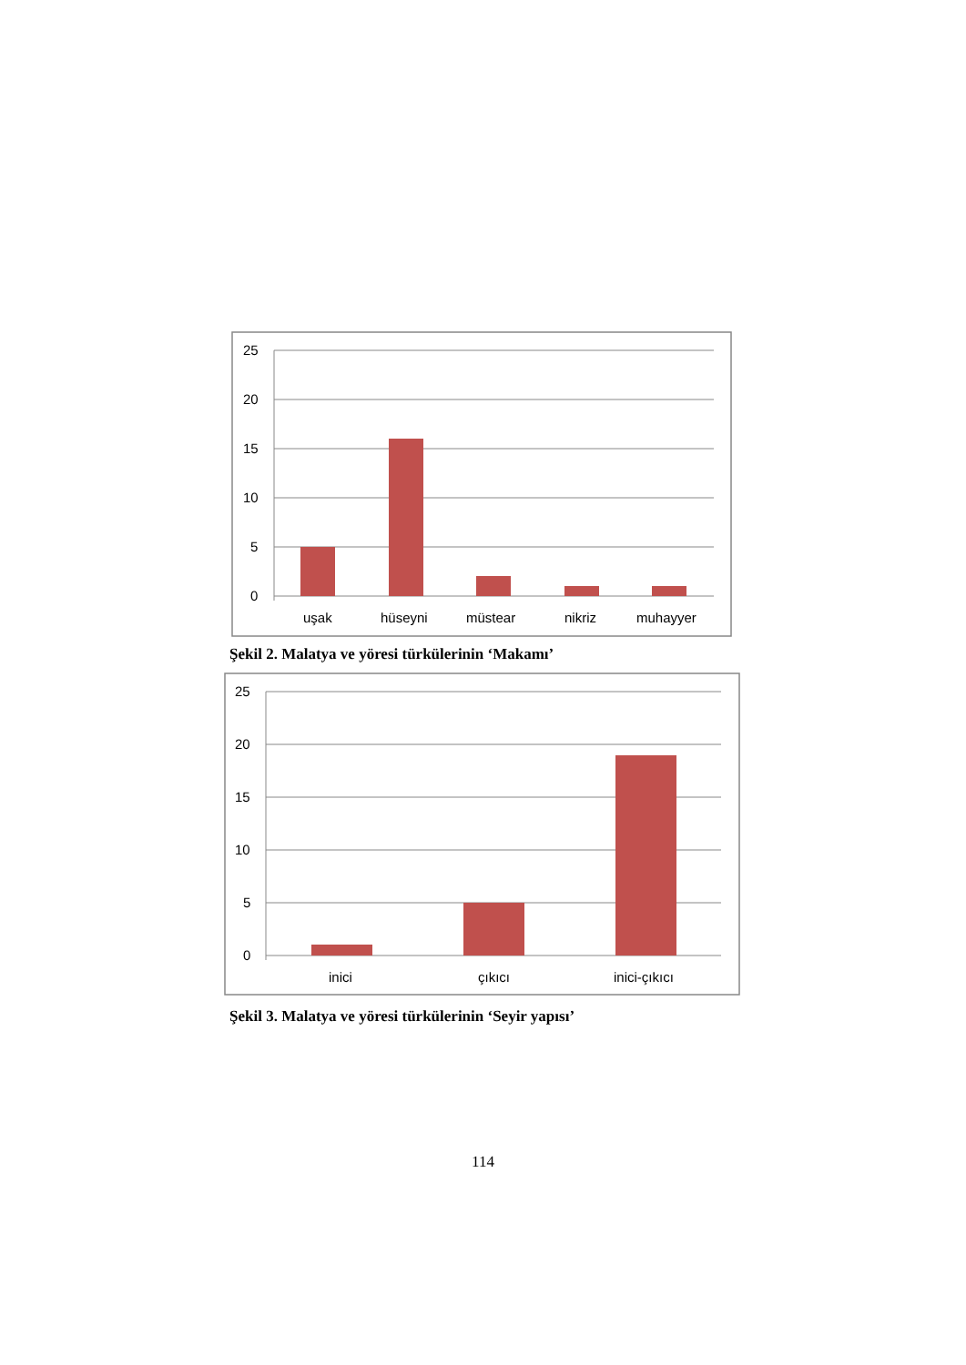25
20
15
10
5
0
uşak
hüseyni
müstear
nikriz
muhayyer
Şekil 2. Malatya ve yöresi türkülerinin ‘Makamı’
25
20
15
10
5
0
inici
çıkıcı
inici-çıkıcı
Şekil 3. Malatya ve yöresi türkülerinin ‘Seyir yapısı’
114